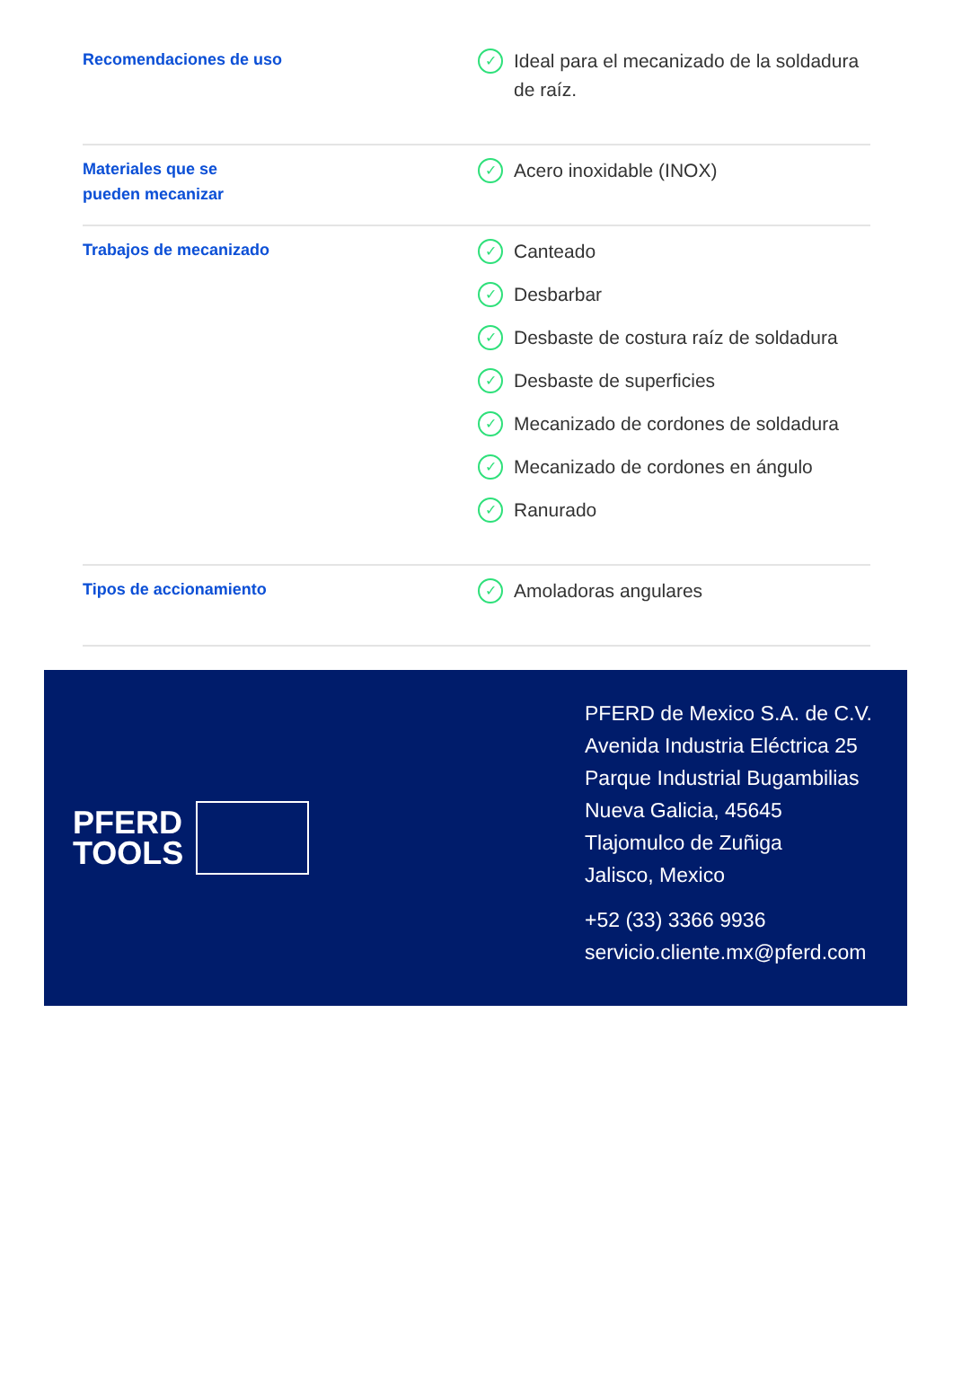| Recomendaciones de uso | ✓ Ideal para el mecanizado de la soldadura de raíz. |
| Materiales que se pueden mecanizar | ✓ Acero inoxidable (INOX) |
| Trabajos de mecanizado | ✓ Canteado ✓ Desbarbar ✓ Desbaste de costura raíz de soldadura ✓ Desbaste de superficies ✓ Mecanizado de cordones de soldadura ✓ Mecanizado de cordones en ángulo ✓ Ranurado |
| Tipos de accionamiento | ✓ Amoladoras angulares |
PFERD
TOOLS
PFERD de Mexico S.A. de C.V.
Avenida Industria Eléctrica 25
Parque Industrial Bugambilias
Nueva Galicia, 45645
Tlajomulco de Zuñiga
Jalisco, Mexico
+52 (33) 3366 9936
servicio.cliente.mx@pferd.com